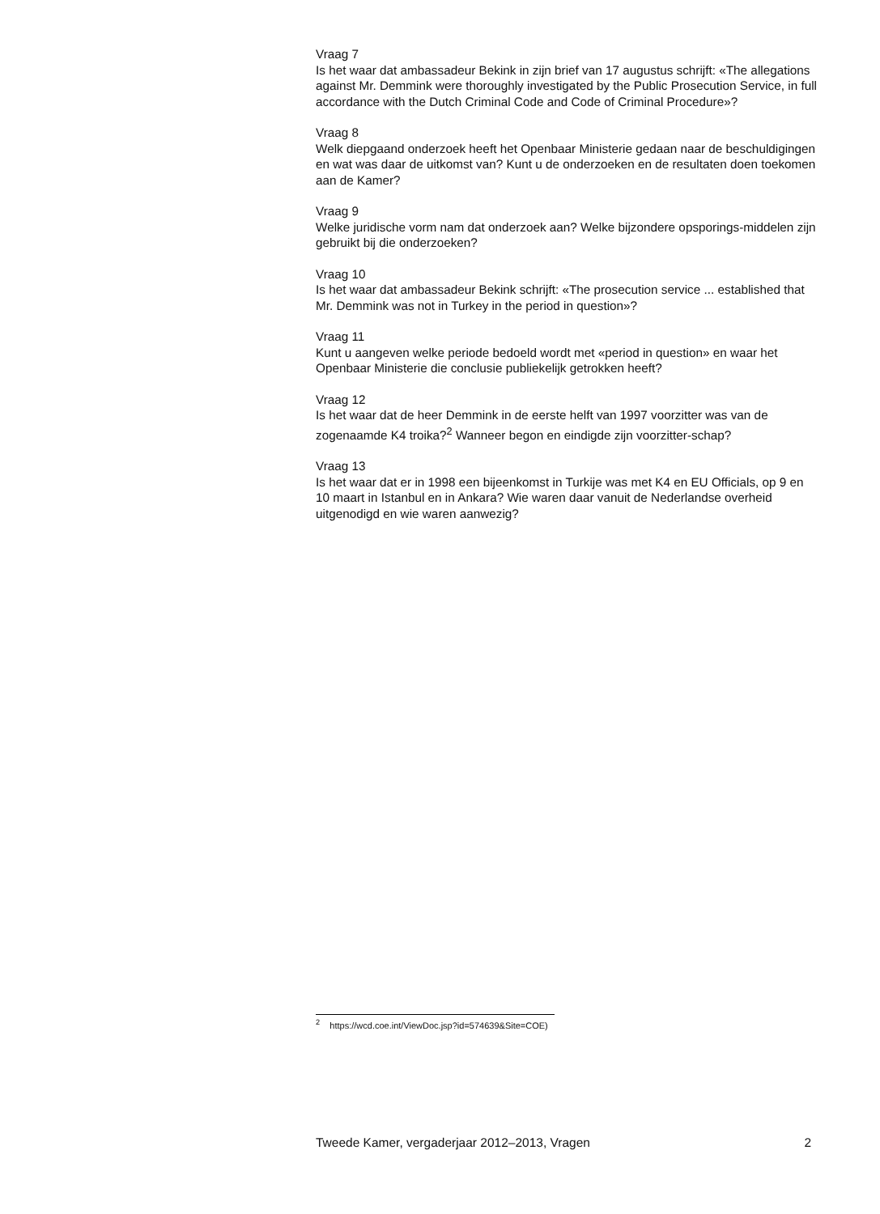Vraag 7
Is het waar dat ambassadeur Bekink in zijn brief van 17 augustus schrijft: «The allegations against Mr. Demmink were thoroughly investigated by the Public Prosecution Service, in full accordance with the Dutch Criminal Code and Code of Criminal Procedure»?
Vraag 8
Welk diepgaand onderzoek heeft het Openbaar Ministerie gedaan naar de beschuldigingen en wat was daar de uitkomst van? Kunt u de onderzoeken en de resultaten doen toekomen aan de Kamer?
Vraag 9
Welke juridische vorm nam dat onderzoek aan? Welke bijzondere opsporings-middelen zijn gebruikt bij die onderzoeken?
Vraag 10
Is het waar dat ambassadeur Bekink schrijft: «The prosecution service ... established that Mr. Demmink was not in Turkey in the period in question»?
Vraag 11
Kunt u aangeven welke periode bedoeld wordt met «period in question» en waar het Openbaar Ministerie die conclusie publiekelijk getrokken heeft?
Vraag 12
Is het waar dat de heer Demmink in de eerste helft van 1997 voorzitter was van de zogenaamde K4 troika?<sup>2</sup> Wanneer begon en eindigde zijn voorzitter-schap?
Vraag 13
Is het waar dat er in 1998 een bijeenkomst in Turkije was met K4 en EU Officials, op 9 en 10 maart in Istanbul en in Ankara? Wie waren daar vanuit de Nederlandse overheid uitgenodigd en wie waren aanwezig?
<sup>2</sup> https://wcd.coe.int/ViewDoc.jsp?id=574639&Site=COE)
Tweede Kamer, vergaderjaar 2012–2013, Vragen 2